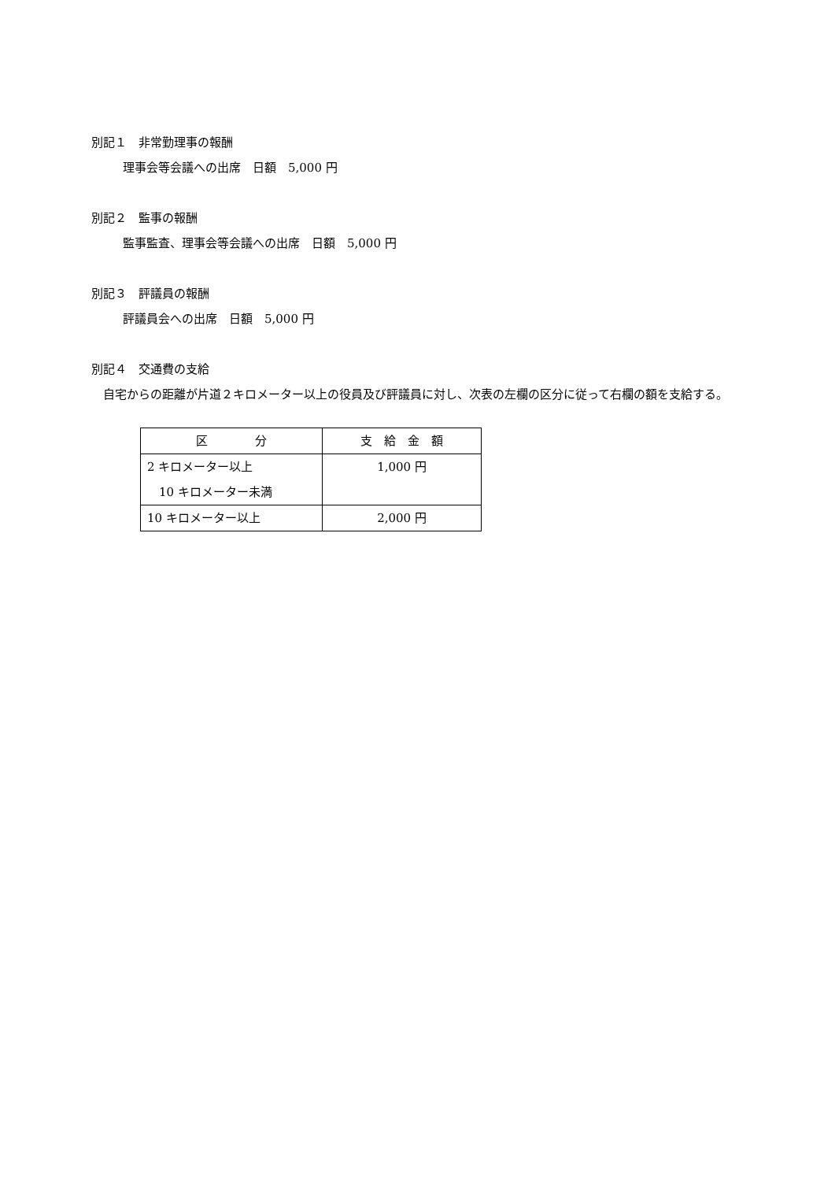別記１　非常勤理事の報酬
理事会等会議への出席　日額　5,000 円
別記２　監事の報酬
監事監査、理事会等会議への出席　日額　5,000 円
別記３　評議員の報酬
評議員会への出席　日額　5,000 円
別記４　交通費の支給
　自宅からの距離が片道２キロメーター以上の役員及び評議員に対し、次表の左欄の区分に従って右欄の額を支給する。
| 区 分 | 支 給 金 額 |
| --- | --- |
| 2 キロメーター以上 10 キロメーター未満 | 1,000 円 |
| 10 キロメーター以上 | 2,000 円 |